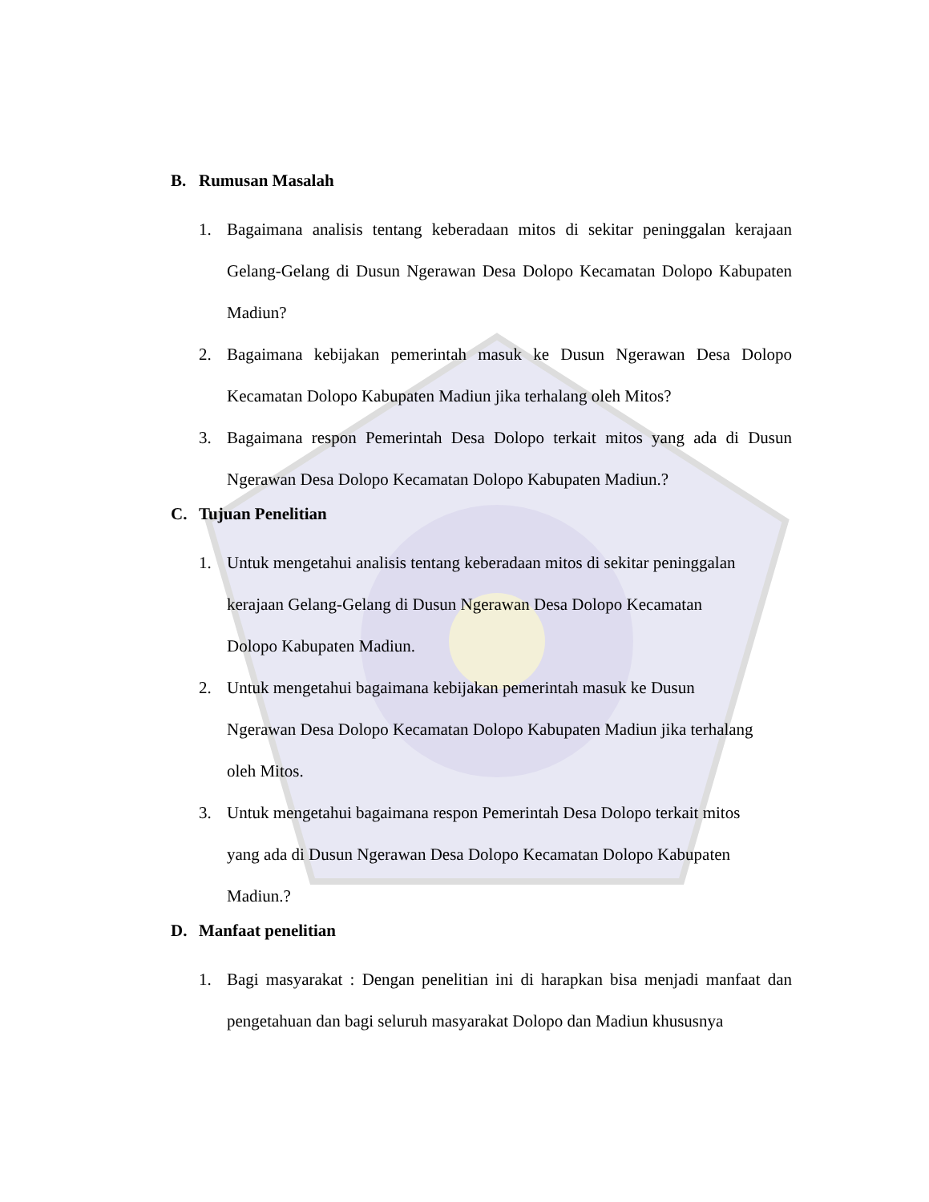B. Rumusan Masalah
1. Bagaimana analisis tentang keberadaan mitos di sekitar peninggalan kerajaan Gelang-Gelang di Dusun Ngerawan Desa Dolopo Kecamatan Dolopo Kabupaten Madiun?
2. Bagaimana kebijakan pemerintah masuk ke Dusun Ngerawan Desa Dolopo Kecamatan Dolopo Kabupaten Madiun jika terhalang oleh Mitos?
3. Bagaimana respon Pemerintah Desa Dolopo terkait mitos yang ada di Dusun Ngerawan Desa Dolopo Kecamatan Dolopo Kabupaten Madiun.?
C. Tujuan Penelitian
1. Untuk mengetahui analisis tentang keberadaan mitos di sekitar peninggalan
kerajaan Gelang-Gelang di Dusun Ngerawan Desa Dolopo Kecamatan
Dolopo Kabupaten Madiun.
2. Untuk mengetahui bagaimana kebijakan pemerintah masuk ke Dusun
Ngerawan Desa Dolopo Kecamatan Dolopo Kabupaten Madiun jika terhalang
oleh Mitos.
3. Untuk mengetahui bagaimana respon Pemerintah Desa Dolopo terkait mitos
yang ada di Dusun Ngerawan Desa Dolopo Kecamatan Dolopo Kabupaten
Madiun.?
D. Manfaat penelitian
1. Bagi masyarakat : Dengan penelitian ini di harapkan bisa menjadi manfaat dan pengetahuan dan bagi seluruh masyarakat Dolopo dan Madiun khususnya